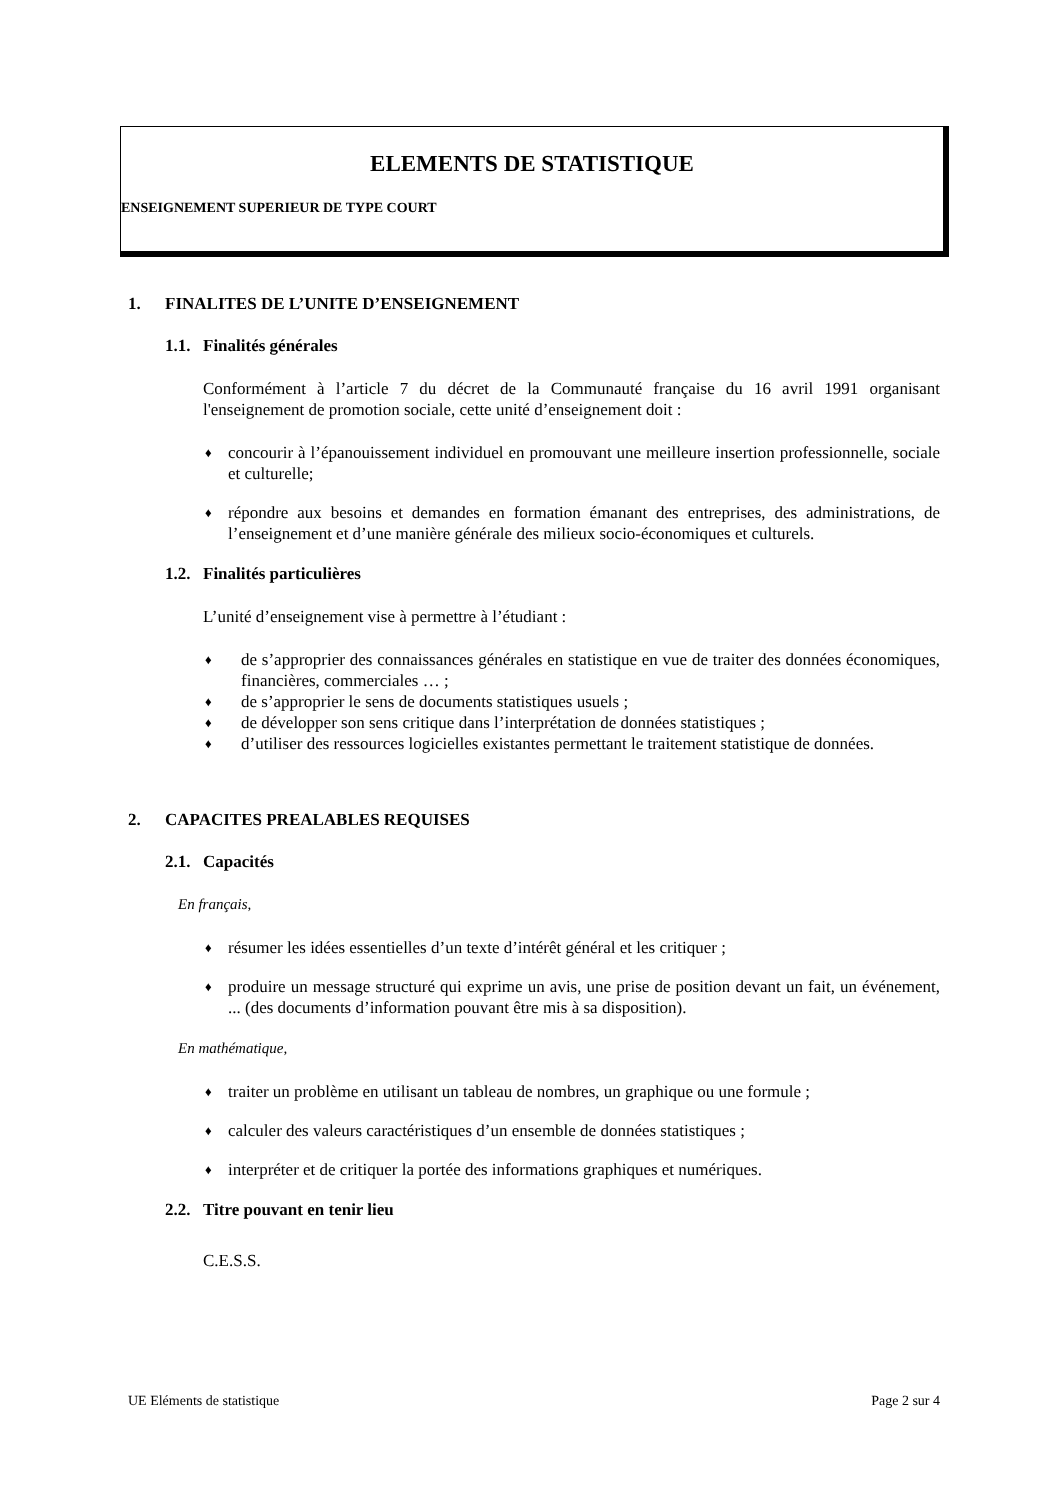ELEMENTS DE STATISTIQUE
ENSEIGNEMENT SUPERIEUR DE TYPE COURT
1. FINALITES DE L’UNITE D’ENSEIGNEMENT
1.1. Finalités générales
Conformément à l’article 7 du décret de la Communauté française du 16 avril 1991 organisant l'enseignement de promotion sociale, cette unité d’enseignement doit :
♦ concourir à l’épanouissement individuel en promouvant une meilleure insertion professionnelle, sociale et culturelle;
♦ répondre aux besoins et demandes en formation émanant des entreprises, des administrations, de l’enseignement et d’une manière générale des milieux socio-économiques et culturels.
1.2. Finalités particulières
L’unité d’enseignement vise à permettre à l’étudiant :
♦ de s’approprier des connaissances générales en statistique en vue de traiter des données économiques, financières, commerciales … ;
♦ de s’approprier le sens de documents statistiques usuels ;
♦ de développer son sens critique dans l’interprétation de données statistiques ;
♦ d’utiliser des ressources logicielles existantes permettant le traitement statistique de données.
2. CAPACITES PREALABLES REQUISES
2.1. Capacités
En français,
♦ résumer les idées essentielles d’un texte d’intérêt général et les critiquer ;
♦ produire un message structuré qui exprime un avis, une prise de position devant un fait, un événement, ... (des documents d’information pouvant être mis à sa disposition).
En mathématique,
♦ traiter un problème en utilisant un tableau de nombres, un graphique ou une formule ;
♦ calculer des valeurs caractéristiques d’un ensemble de données statistiques ;
♦ interpréter et de critiquer la portée des informations graphiques et numériques.
2.2. Titre pouvant en tenir lieu
C.E.S.S.
UE Eléments de statistique Page 2 sur 4